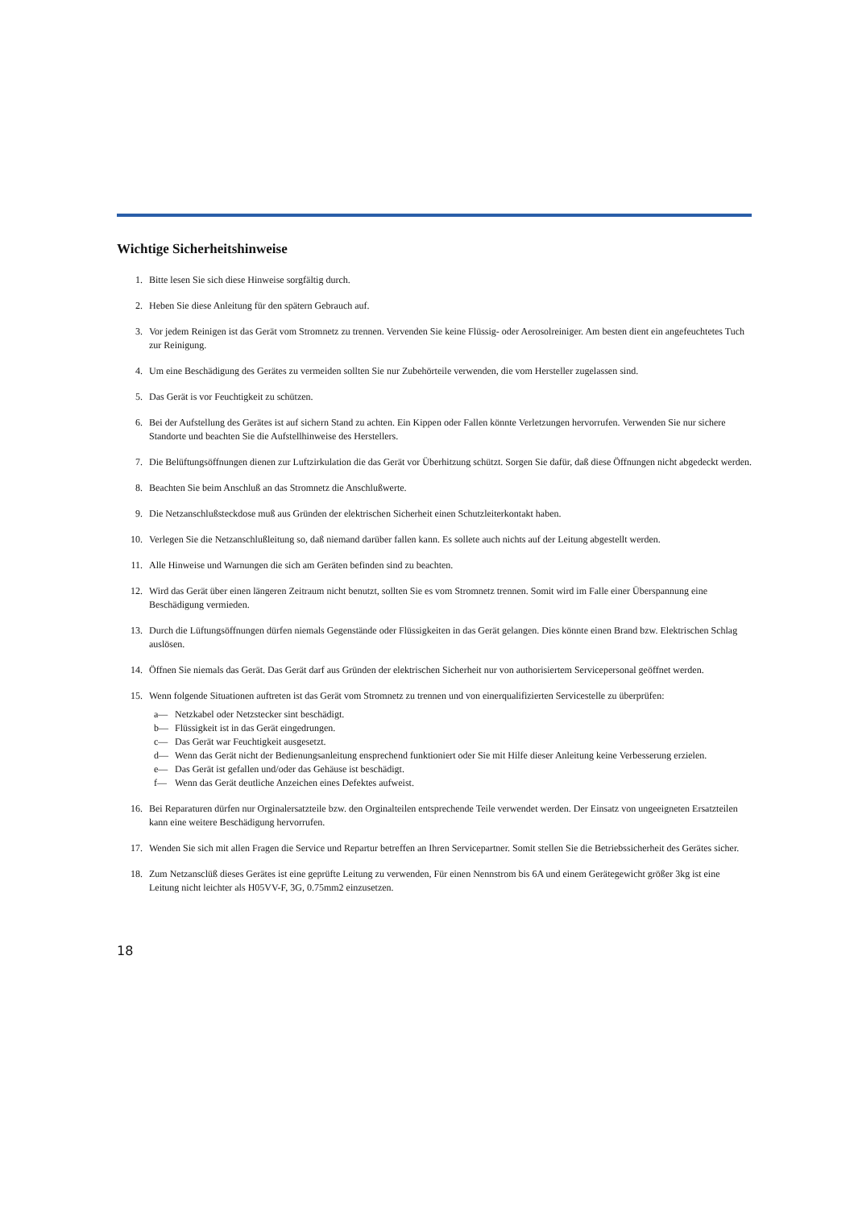Wichtige Sicherheitshinweise
1. Bitte lesen Sie sich diese Hinweise sorgfältig durch.
2. Heben Sie diese Anleitung für den spätern Gebrauch auf.
3. Vor jedem Reinigen ist das Gerät vom Stromnetz zu trennen. Vervenden Sie keine Flüssig- oder Aerosolreiniger. Am besten dient ein angefeuchtetes Tuch zur Reinigung.
4. Um eine Beschädigung des Gerätes zu vermeiden sollten Sie nur Zubehörteile verwenden, die vom Hersteller zugelassen sind.
5. Das Gerät is vor Feuchtigkeit zu schützen.
6. Bei der Aufstellung des Gerätes ist auf sichern Stand zu achten. Ein Kippen oder Fallen könnte Verletzungen hervorrufen. Verwenden Sie nur sichere Standorte und beachten Sie die Aufstellhinweise des Herstellers.
7. Die Belüftungsöffnungen dienen zur Luftzirkulation die das Gerät vor Überhitzung schützt. Sorgen Sie dafür, daß diese Öffnungen nicht abgedeckt werden.
8. Beachten Sie beim Anschluß an das Stromnetz die Anschlußwerte.
9. Die Netzanschlußsteckdose muß aus Gründen der elektrischen Sicherheit einen Schutzleiterkontakt haben.
10. Verlegen Sie die Netzanschlußleitung so, daß niemand darüber fallen kann. Es sollete auch nichts auf der Leitung abgestellt werden.
11. Alle Hinweise und Warnungen die sich am Geräten befinden sind zu beachten.
12. Wird das Gerät über einen längeren Zeitraum nicht benutzt, sollten Sie es vom Stromnetz trennen. Somit wird im Falle einer Überspannung eine Beschädigung vermieden.
13. Durch die Lüftungsöffnungen dürfen niemals Gegenstände oder Flüssigkeiten in das Gerät gelangen. Dies könnte einen Brand bzw. Elektrischen Schlag auslösen.
14. Öffnen Sie niemals das Gerät. Das Gerät darf aus Gründen der elektrischen Sicherheit nur von authorisiertem Servicepersonal geöffnet werden.
15. Wenn folgende Situationen auftreten ist das Gerät vom Stromnetz zu trennen und von einerqualifizierten Servicestelle zu überprüfen:
a— Netzkabel oder Netzstecker sint beschädigt.
b— Flüssigkeit ist in das Gerät eingedrungen.
c— Das Gerät war Feuchtigkeit ausgesetzt.
d— Wenn das Gerät nicht der Bedienungsanleitung ensprechend funktioniert oder Sie mit Hilfe dieser Anleitung keine Verbesserung erzielen.
e— Das Gerät ist gefallen und/oder das Gehäuse ist beschädigt.
f— Wenn das Gerät deutliche Anzeichen eines Defektes aufweist.
16. Bei Reparaturen dürfen nur Orginalersatzteile bzw. den Orginalteilen entsprechende Teile verwendet werden. Der Einsatz von ungeeigneten Ersatzteilen kann eine weitere Beschädigung hervorrufen.
17. Wenden Sie sich mit allen Fragen die Service und Repartur betreffen an Ihren Servicepartner. Somit stellen Sie die Betriebssicherheit des Gerätes sicher.
18. Zum Netzansclüß dieses Gerätes ist eine geprüfte Leitung zu verwenden, Für einen Nennstrom bis 6A und einem Gerätegewicht größer 3kg ist eine Leitung nicht leichter als H05VV-F, 3G, 0.75mm2 einzusetzen.
18